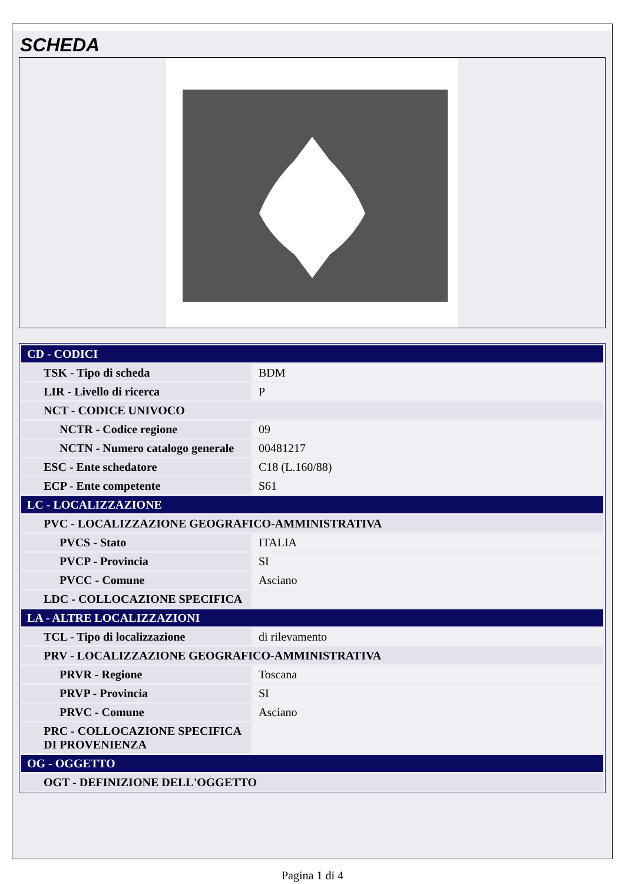SCHEDA
| CD - CODICI | |
| TSK - Tipo di scheda | BDM |
| LIR - Livello di ricerca | P |
| NCT - CODICE UNIVOCO | |
| NCTR - Codice regione | 09 |
| NCTN - Numero catalogo generale | 00481217 |
| ESC - Ente schedatore | C18 (L.160/88) |
| ECP - Ente competente | S61 |
| LC - LOCALIZZAZIONE | |
| PVC - LOCALIZZAZIONE GEOGRAFICO-AMMINISTRATIVA | |
| PVCS - Stato | ITALIA |
| PVCP - Provincia | SI |
| PVCC - Comune | Asciano |
| LDC - COLLOCAZIONE SPECIFICA | |
| LA - ALTRE LOCALIZZAZIONI | |
| TCL - Tipo di localizzazione | di rilevamento |
| PRV - LOCALIZZAZIONE GEOGRAFICO-AMMINISTRATIVA | |
| PRVR - Regione | Toscana |
| PRVP - Provincia | SI |
| PRVC - Comune | Asciano |
| PRC - COLLOCAZIONE SPECIFICA DI PROVENIENZA | |
| OG - OGGETTO | |
| OGT - DEFINIZIONE DELL'OGGETTO | |
Pagina 1 di 4